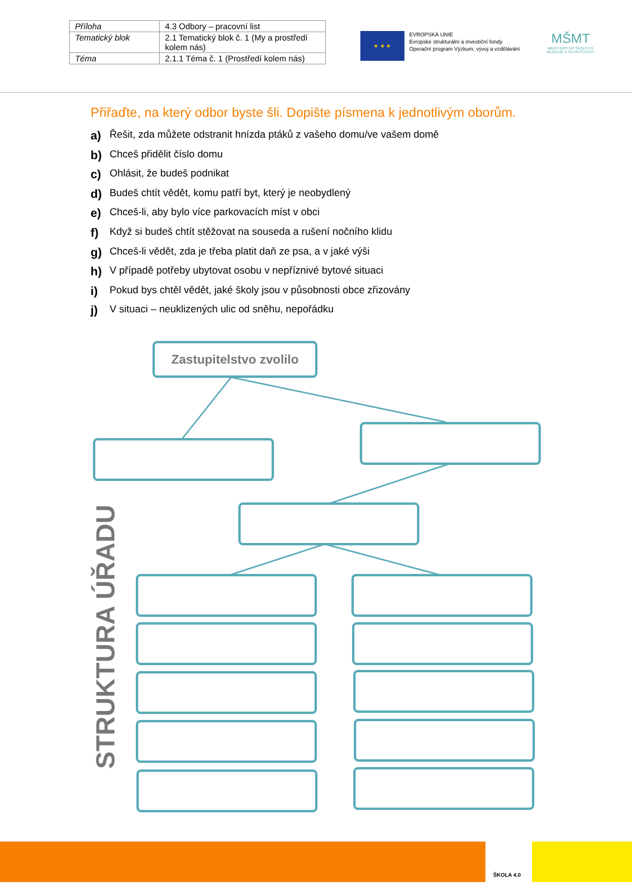| Příloha | 4.3 Odbory – pracovní list |
| Tematický blok | 2.1 Tematický blok č. 1 (My a prostředí kolem nás) |
| Téma | 2.1.1 Téma č. 1 (Prostředí kolem nás) |
★ ★ ★
EVROPSKÁ UNIE
Evropské strukturální a investiční fondy
Operační program Výzkum, vývoj a vzdělávání
MŠMT
MINISTERSTVO ŠKOLSTVÍ, MLÁDEŽE A TĚLOVÝCHOVY
Přiřaďte, na který odbor byste šli. Dopište písmena k jednotlivým oborům.
a) Řešit, zda můžete odstranit hnízda ptáků z vašeho domu/ve vašem domě
b) Chceš přidělit číslo domu
c) Ohlásit, že budeš podnikat
d) Budeš chtít vědět, komu patří byt, který je neobydlený
e) Chceš-li, aby bylo více parkovacích míst v obci
f) Když si budeš chtít stěžovat na souseda a rušení nočního klidu
g) Chceš-li vědět, zda je třeba platit daň ze psa, a v jaké výši
h) V případě potřeby ubytovat osobu v nepříznivé bytové situaci
i) Pokud bys chtěl vědět, jaké školy jsou v působnosti obce zřizovány
j) V situaci – neuklizených ulic od sněhu, nepořádku
Zastupitelstvo zvolilo
STRUKTURA ÚŘADU
ŠKOLA 4.0